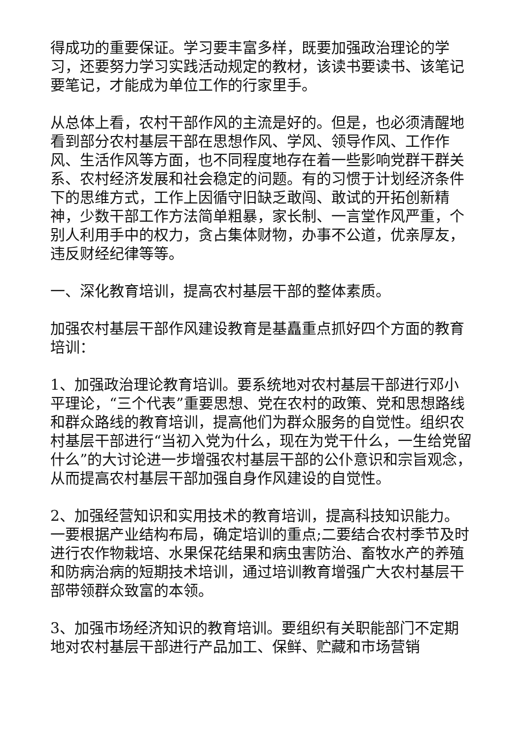得成功的重要保证。学习要丰富多样，既要加强政治理论的学习，还要努力学习实践活动规定的教材，该读书要读书、该笔记要笔记，才能成为单位工作的行家里手。
从总体上看，农村干部作风的主流是好的。但是，也必须清醒地看到部分农村基层干部在思想作风、学风、领导作风、工作作风、生活作风等方面，也不同程度地存在着一些影响党群干群关系、农村经济发展和社会稳定的问题。有的习惯于计划经济条件下的思维方式，工作上因循守旧缺乏敢闯、敢试的开拓创新精神，少数干部工作方法简单粗暴，家长制、一言堂作风严重，个别人利用手中的权力，贪占集体财物，办事不公道，优亲厚友，违反财经纪律等等。
一、深化教育培训，提高农村基层干部的整体素质。
加强农村基层干部作风建设教育是基矗重点抓好四个方面的教育培训：
1、加强政治理论教育培训。要系统地对农村基层干部进行邓小平理论，“三个代表”重要思想、党在农村的政策、党和思想路线和群众路线的教育培训，提高他们为群众服务的自觉性。组织农村基层干部进行“当初入党为什么，现在为党干什么，一生给党留什么”的大讨论进一步增强农村基层干部的公仆意识和宗旨观念，从而提高农村基层干部加强自身作风建设的自觉性。
2、加强经营知识和实用技术的教育培训，提高科技知识能力。一要根据产业结构布局，确定培训的重点;二要结合农村季节及时进行农作物栽培、水果保花结果和病虫害防治、畜牧水产的养殖和防病治病的短期技术培训，通过培训教育增强广大农村基层干部带领群众致富的本领。
3、加强市场经济知识的教育培训。要组织有关职能部门不定期地对农村基层干部进行产品加工、保鲜、贮藏和市场营销